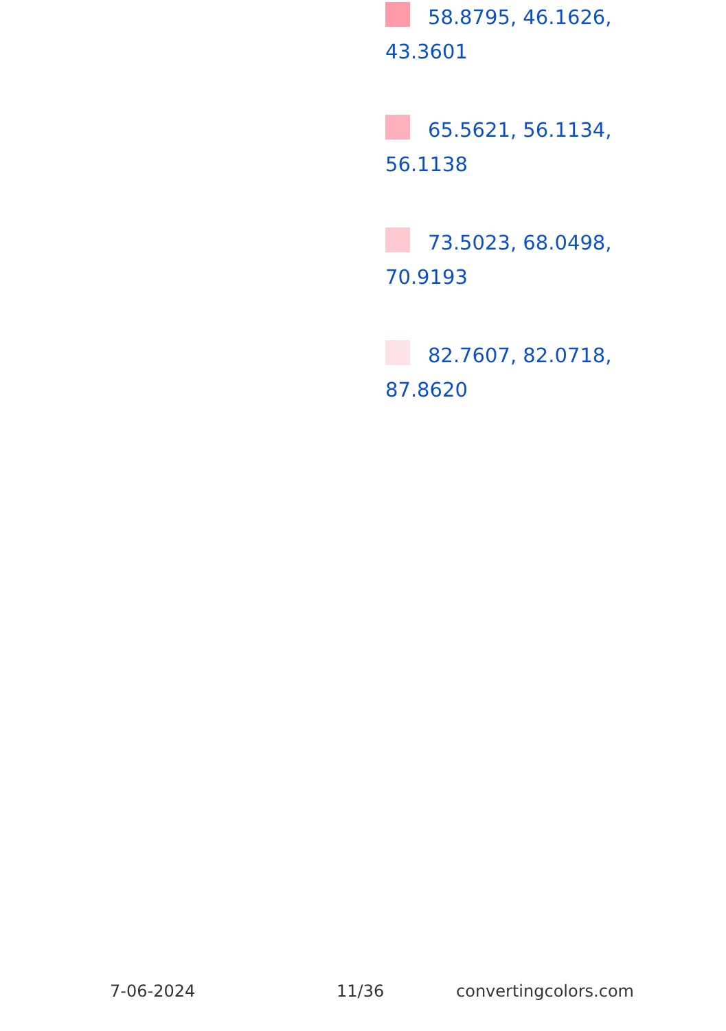58.8795, 46.1626, 43.3601
65.5621, 56.1134, 56.1138
73.5023, 68.0498, 70.9193
82.7607, 82.0718, 87.8620
7-06-2024 11/36 convertingcolors.com